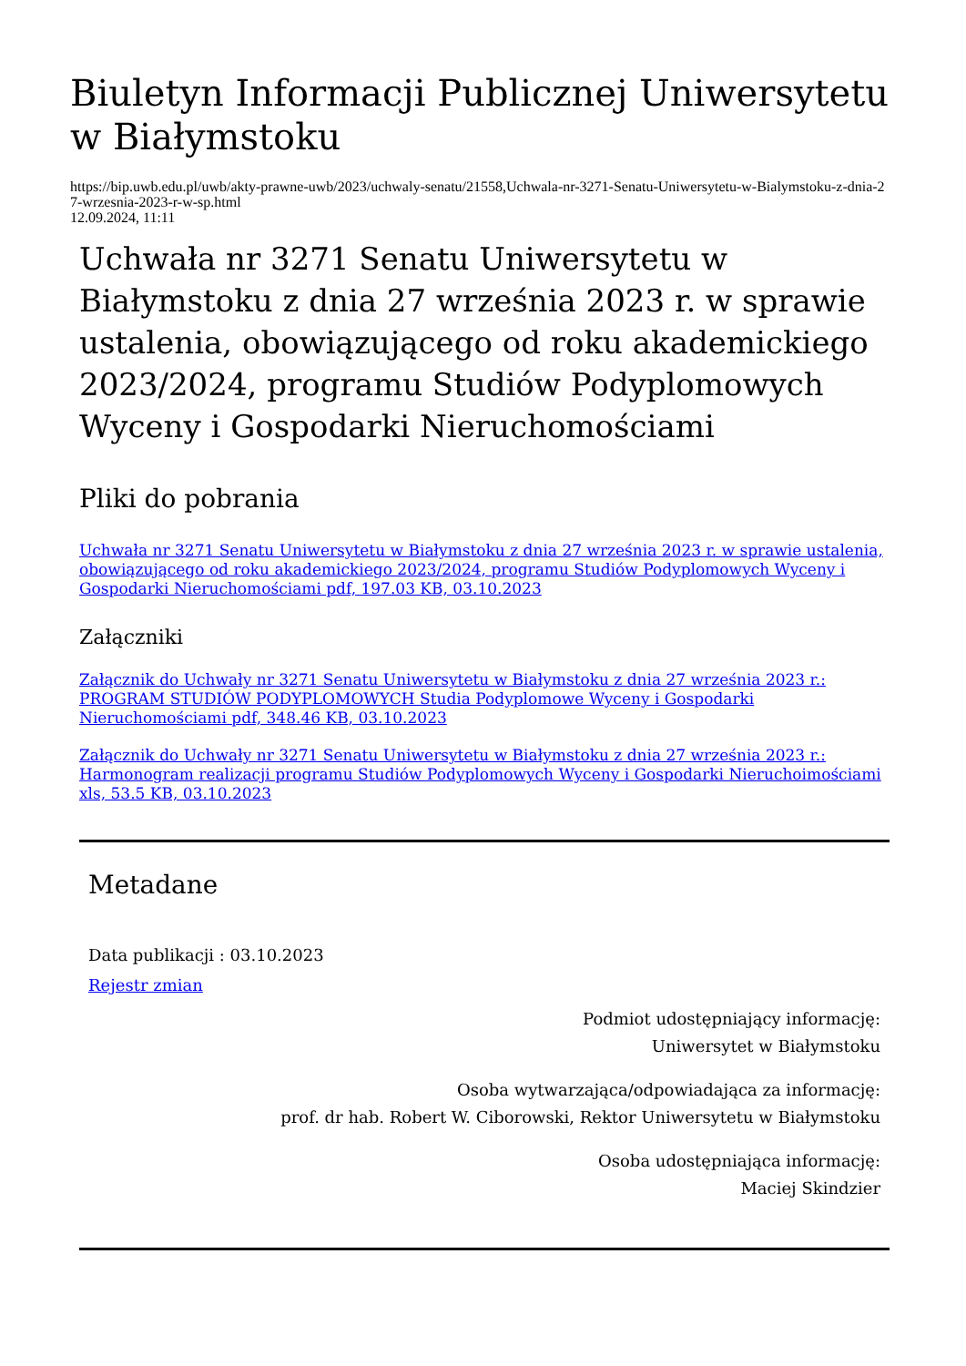Biuletyn Informacji Publicznej Uniwersytetu w Białymstoku
https://bip.uwb.edu.pl/uwb/akty-prawne-uwb/2023/uchwaly-senatu/21558,Uchwala-nr-3271-Senatu-Uniwersytetu-w-Bialymstoku-z-dnia-27-wrzesnia-2023-r-w-sp.html
12.09.2024, 11:11
Uchwała nr 3271 Senatu Uniwersytetu w Białymstoku z dnia 27 września 2023 r. w sprawie ustalenia, obowiązującego od roku akademickiego 2023/2024, programu Studiów Podyplomowych Wyceny i Gospodarki Nieruchomościami
Pliki do pobrania
Uchwała nr 3271 Senatu Uniwersytetu w Białymstoku z dnia 27 września 2023 r. w sprawie ustalenia, obowiązującego od roku akademickiego 2023/2024, programu Studiów Podyplomowych Wyceny i Gospodarki Nieruchomościami pdf, 197.03 KB, 03.10.2023
Załączniki
Załącznik do Uchwały nr 3271 Senatu Uniwersytetu w Białymstoku z dnia 27 września 2023 r.: PROGRAM STUDIÓW PODYPLOMOWYCH Studia Podyplomowe Wyceny i Gospodarki Nieruchomościami pdf, 348.46 KB, 03.10.2023
Załącznik do Uchwały nr 3271 Senatu Uniwersytetu w Białymstoku z dnia 27 września 2023 r.: Harmonogram realizacji programu Studiów Podyplomowych Wyceny i Gospodarki Nieruchoimościami xls, 53.5 KB, 03.10.2023
Metadane
Data publikacji : 03.10.2023
Rejestr zmian
Podmiot udostępniający informację:
Uniwersytet w Białymstoku
Osoba wytwarzająca/odpowiadająca za informację:
prof. dr hab. Robert W. Ciborowski, Rektor Uniwersytetu w Białymstoku
Osoba udostępniająca informację:
Maciej Skindzier